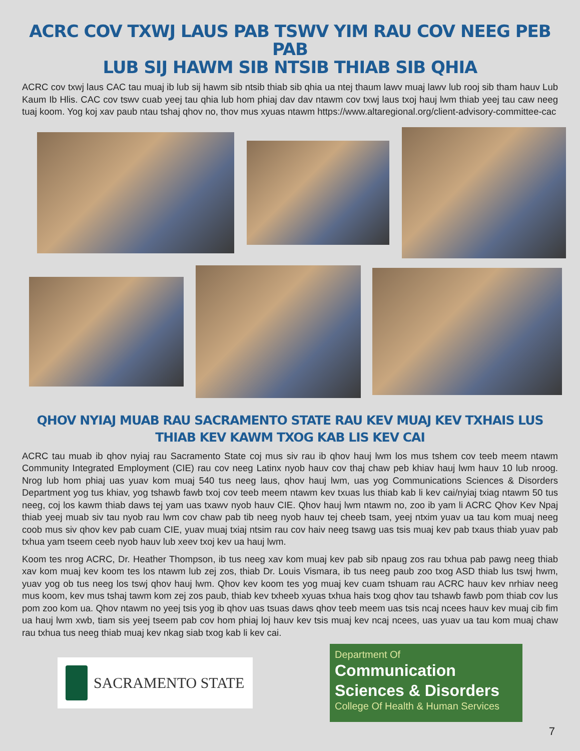ACRC COV TXWJ LAUS PAB TSWV YIM RAU COV NEEG PEB PAB
LUB SIJ HAWM SIB NTSIB THIAB SIB QHIA
ACRC cov txwj laus CAC tau muaj ib lub sij hawm sib ntsib thiab sib qhia ua ntej thaum lawv muaj lawv lub rooj sib tham hauv Lub Kaum Ib Hlis. CAC cov tswv cuab yeej tau qhia lub hom phiaj dav dav ntawm cov txwj laus txoj hauj lwm thiab yeej tau caw neeg tuaj koom. Yog koj xav paub ntau tshaj qhov no, thov mus xyuas ntawm https://www.altaregional.org/client-advisory-committee-cac
QHOV NYIAJ MUAB RAU SACRAMENTO STATE RAU KEV MUAJ KEV TXHAIS LUS
THIAB KEV KAWM TXOG KAB LIS KEV CAI
ACRC tau muab ib qhov nyiaj rau Sacramento State coj mus siv rau ib qhov hauj lwm los mus tshem cov teeb meem ntawm Community Integrated Employment (CIE) rau cov neeg Latinx nyob hauv cov thaj chaw peb khiav hauj lwm hauv 10 lub nroog. Nrog lub hom phiaj uas yuav kom muaj 540 tus neeg laus, qhov hauj lwm, uas yog Communications Sciences & Disorders Department yog tus khiav, yog tshawb fawb txoj cov teeb meem ntawm kev txuas lus thiab kab li kev cai/nyiaj txiag ntawm 50 tus neeg, coj los kawm thiab daws tej yam uas txawv nyob hauv CIE. Qhov hauj lwm ntawm no, zoo ib yam li ACRC Qhov Kev Npaj thiab yeej muab siv tau nyob rau lwm cov chaw pab tib neeg nyob hauv tej cheeb tsam, yeej ntxim yuav ua tau kom muaj neeg coob mus siv qhov kev pab cuam CIE, yuav muaj txiaj ntsim rau cov haiv neeg tsawg uas tsis muaj kev pab txaus thiab yuav pab txhua yam tseem ceeb nyob hauv lub xeev txoj kev ua hauj lwm.
Koom tes nrog ACRC, Dr. Heather Thompson, ib tus neeg xav kom muaj kev pab sib npaug zos rau txhua pab pawg neeg thiab xav kom muaj kev koom tes los ntawm lub zej zos, thiab Dr. Louis Vismara, ib tus neeg paub zoo txog ASD thiab lus tswj hwm, yuav yog ob tus neeg los tswj qhov hauj lwm. Qhov kev koom tes yog muaj kev cuam tshuam rau ACRC hauv kev nrhiav neeg mus koom, kev mus tshaj tawm kom zej zos paub, thiab kev txheeb xyuas txhua hais txog qhov tau tshawb fawb pom thiab cov lus pom zoo kom ua. Qhov ntawm no yeej tsis yog ib qhov uas tsuas daws qhov teeb meem uas tsis ncaj ncees hauv kev muaj cib fim ua hauj lwm xwb, tiam sis yeej tseem pab cov hom phiaj loj hauv kev tsis muaj kev ncaj ncees, uas yuav ua tau kom muaj chaw rau txhua tus neeg thiab muaj kev nkag siab txog kab li kev cai.
SACRAMENTO STATE
Department Of
Communication
Sciences & Disorders
College Of Health & Human Services
7